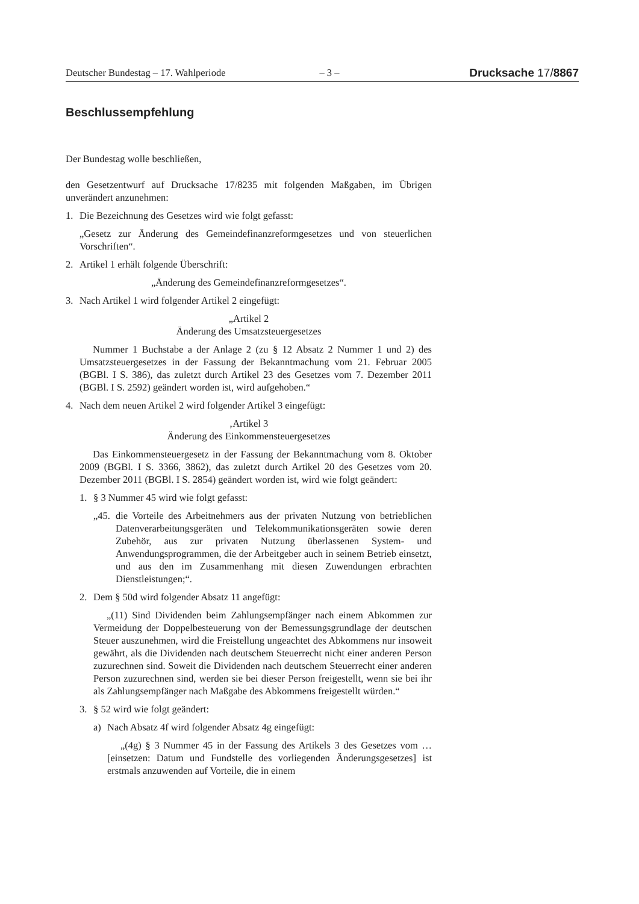Deutscher Bundestag – 17. Wahlperiode – 3 – Drucksache 17/8867
Beschlussempfehlung
Der Bundestag wolle beschließen,
den Gesetzentwurf auf Drucksache 17/8235 mit folgenden Maßgaben, im Übrigen unverändert anzunehmen:
1. Die Bezeichnung des Gesetzes wird wie folgt gefasst:
„Gesetz zur Änderung des Gemeindefinanzreformgesetzes und von steuerlichen Vorschriften“.
2. Artikel 1 erhält folgende Überschrift:
„Änderung des Gemeindefinanzreformgesetzes“.
3. Nach Artikel 1 wird folgender Artikel 2 eingefügt:
„Artikel 2
Änderung des Umsatzsteuergesetzes
Nummer 1 Buchstabe a der Anlage 2 (zu § 12 Absatz 2 Nummer 1 und 2) des Umsatzsteuergesetzes in der Fassung der Bekanntmachung vom 21. Februar 2005 (BGBl. I S. 386), das zuletzt durch Artikel 23 des Gesetzes vom 7. Dezember 2011 (BGBl. I S. 2592) geändert worden ist, wird aufgehoben.“
4. Nach dem neuen Artikel 2 wird folgender Artikel 3 eingefügt:
‚Artikel 3
Änderung des Einkommensteuergesetzes
Das Einkommensteuergesetz in der Fassung der Bekanntmachung vom 8. Oktober 2009 (BGBl. I S. 3366, 3862), das zuletzt durch Artikel 20 des Gesetzes vom 20. Dezember 2011 (BGBl. I S. 2854) geändert worden ist, wird wie folgt geändert:
1. § 3 Nummer 45 wird wie folgt gefasst:
„45. die Vorteile des Arbeitnehmers aus der privaten Nutzung von betrieblichen Datenverarbeitungsgeräten und Telekommunikationsgeräten sowie deren Zubehör, aus zur privaten Nutzung überlassenen System- und Anwendungsprogrammen, die der Arbeitgeber auch in seinem Betrieb einsetzt, und aus den im Zusammenhang mit diesen Zuwendungen erbrachten Dienstleistungen;“.
2. Dem § 50d wird folgender Absatz 11 angefügt:
„(11) Sind Dividenden beim Zahlungsempfänger nach einem Abkommen zur Vermeidung der Doppelbesteuerung von der Bemessungsgrundlage der deutschen Steuer auszunehmen, wird die Freistellung ungeachtet des Abkommens nur insoweit gewährt, als die Dividenden nach deutschem Steuerrecht nicht einer anderen Person zuzurechnen sind. Soweit die Dividenden nach deutschem Steuerrecht einer anderen Person zuzurechnen sind, werden sie bei dieser Person freigestellt, wenn sie bei ihr als Zahlungsempfänger nach Maßgabe des Abkommens freigestellt würden.“
3. § 52 wird wie folgt geändert:
a) Nach Absatz 4f wird folgender Absatz 4g eingefügt:
„(4g) § 3 Nummer 45 in der Fassung des Artikels 3 des Gesetzes vom … [einsetzen: Datum und Fundstelle des vorliegenden Änderungsgesetzes] ist erstmals anzuwenden auf Vorteile, die in einem